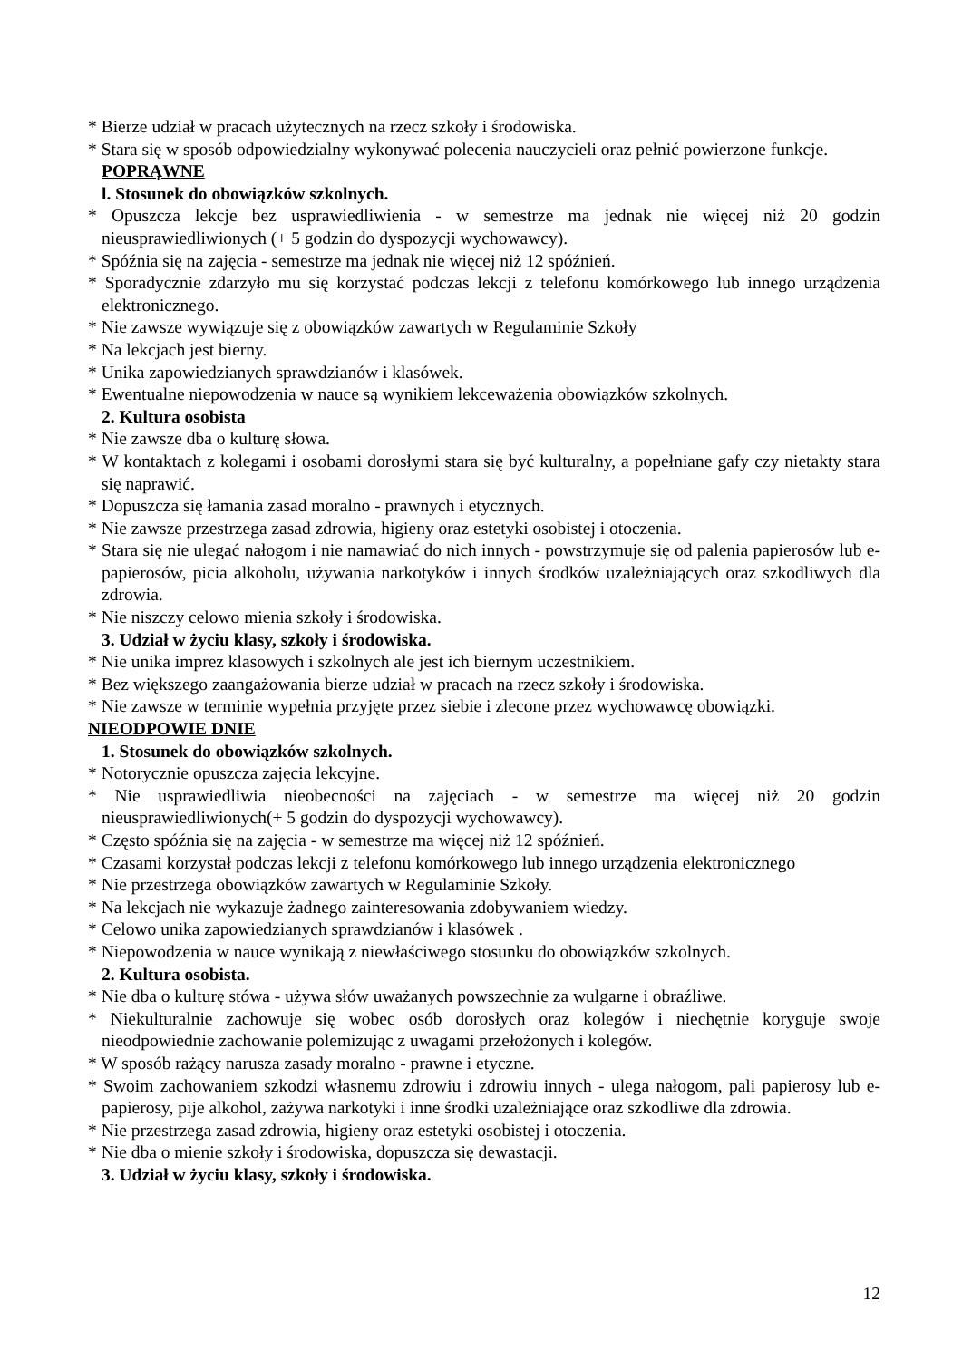* Bierze udział w pracach użytecznych na rzecz szkoły i środowiska.
* Stara się w sposób odpowiedzialny wykonywać polecenia nauczycieli oraz pełnić powierzone funkcje.
POPRĄWNE
l. Stosunek do obowiązków szkolnych.
* Opuszcza lekcje bez usprawiedliwienia - w semestrze ma jednak nie więcej niż 20 godzin nieusprawiedliwionych (+ 5 godzin do dyspozycji wychowawcy).
* Spóźnia się na zajęcia - semestrze ma jednak nie więcej niż 12 spóźnień.
* Sporadycznie zdarzyło mu się korzystać podczas lekcji z telefonu komórkowego lub innego urządzenia elektronicznego.
* Nie zawsze wywiązuje się z obowiązków zawartych w Regulaminie Szkoły
* Na lekcjach jest bierny.
* Unika zapowiedzianych sprawdzianów i klasówek.
* Ewentualne niepowodzenia w nauce są wynikiem lekceważenia obowiązków szkolnych.
2. Kultura osobista
* Nie zawsze dba o kulturę słowa.
* W kontaktach z kolegami i osobami dorosłymi stara się być kulturalny, a popełniane gafy czy nietakty stara się naprawić.
* Dopuszcza się łamania zasad moralno - prawnych i etycznych.
* Nie zawsze przestrzega zasad zdrowia, higieny oraz estetyki osobistej i otoczenia.
* Stara się nie ulegać nałogom i nie namawiać do nich innych - powstrzymuje się od palenia papierosów lub e-papierosów, picia alkoholu, używania narkotyków i innych środków uzależniających oraz szkodliwych dla zdrowia.
* Nie niszczy celowo mienia szkoły i środowiska.
3. Udział w życiu klasy, szkoły i środowiska.
* Nie unika imprez klasowych i szkolnych ale jest ich biernym uczestnikiem.
* Bez większego zaangażowania bierze udział w pracach na rzecz szkoły i środowiska.
* Nie zawsze w terminie wypełnia przyjęte przez siebie i zlecone przez wychowawcę obowiązki.
NIEODPOWIE DNIE
1. Stosunek do obowiązków szkolnych.
* Notorycznie opuszcza zajęcia lekcyjne.
* Nie usprawiedliwia nieobecności na zajęciach - w semestrze ma więcej niż 20 godzin nieusprawiedliwionych(+ 5 godzin do dyspozycji wychowawcy).
* Często spóźnia się na zajęcia - w semestrze ma więcej niż 12 spóźnień.
* Czasami korzystał podczas lekcji z telefonu komórkowego lub innego urządzenia elektronicznego
* Nie przestrzega obowiązków zawartych w Regulaminie Szkoły.
* Na lekcjach nie wykazuje żadnego zainteresowania zdobywaniem wiedzy.
* Celowo unika zapowiedzianych sprawdzianów i klasówek .
* Niepowodzenia w nauce wynikają z niewłaściwego stosunku do obowiązków szkolnych.
2. Kultura osobista.
* Nie dba o kulturę stówa - używa słów uważanych powszechnie za wulgarne i obraźliwe.
* Niekulturalnie zachowuje się wobec osób dorosłych oraz kolegów i niechętnie koryguje swoje nieodpowiednie zachowanie polemizując z uwagami przełożonych i kolegów.
* W sposób rażący narusza zasady moralno - prawne i etyczne.
* Swoim zachowaniem szkodzi własnemu zdrowiu i zdrowiu innych - ulega nałogom, pali papierosy lub e-papierosy, pije alkohol, zażywa narkotyki i inne środki uzależniające oraz szkodliwe dla zdrowia.
* Nie przestrzega zasad zdrowia, higieny oraz estetyki osobistej i otoczenia.
* Nie dba o mienie szkoły i środowiska, dopuszcza się dewastacji.
3. Udział w życiu klasy, szkoły i środowiska.
12